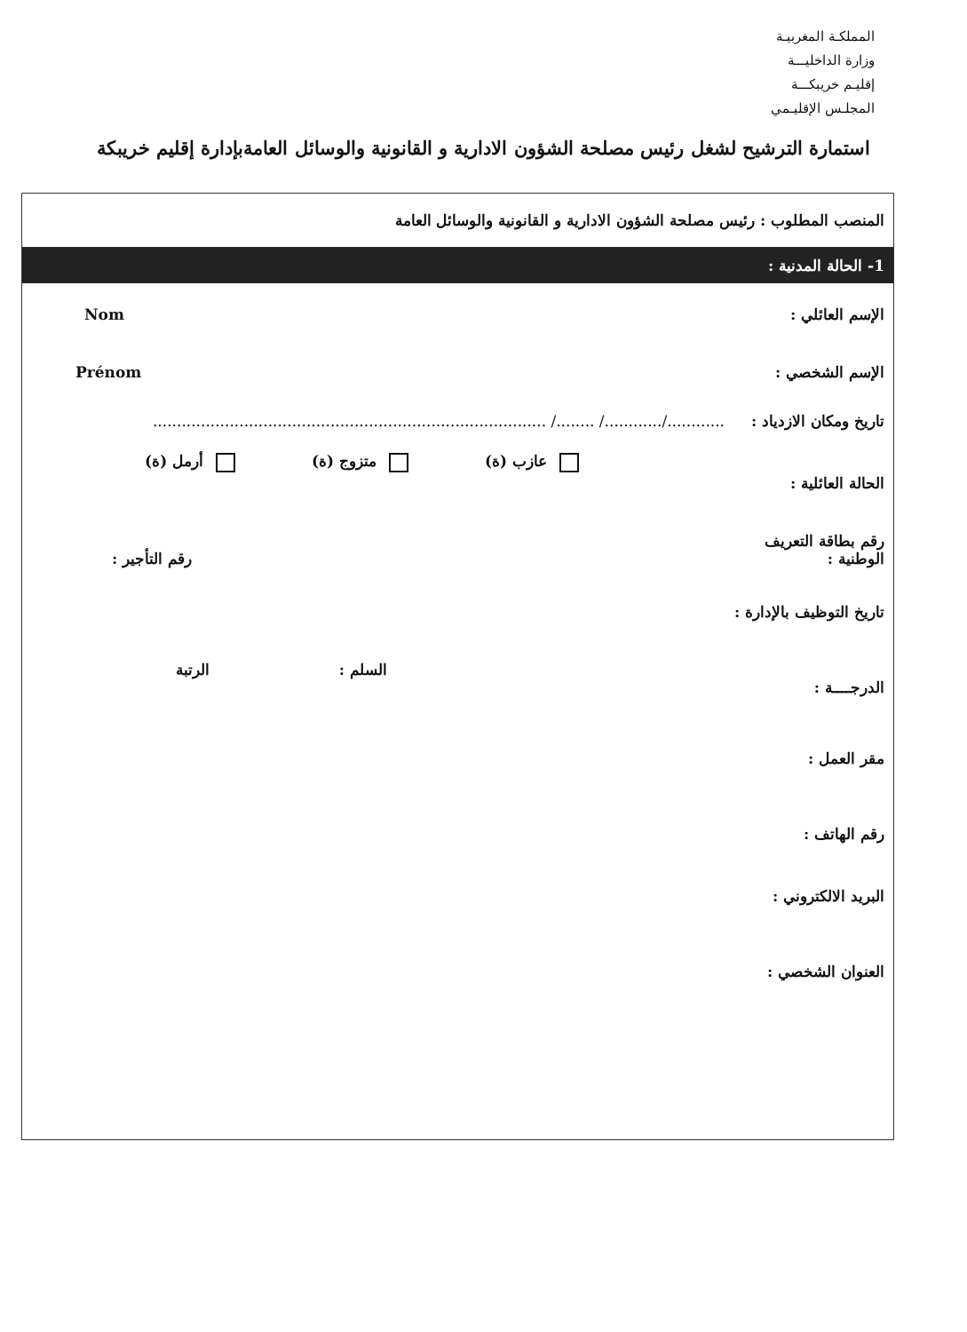المملكـة المغربيـة
وزارة الداخليـــة
إقليـم خريبكـــة
المجلـس الإقليـمي
استمارة الترشيح لشغل رئيس مصلحة الشؤون الادارية و القانونية والوسائل العامةبإدارة إقليم خريبكة
المنصب المطلوب : رئيس مصلحة الشؤون الادارية و القانونية والوسائل العامة
1- الحالة المدنية :
الإسم العائلي : Nom
الإسم الشخصي : Prénom
تاريخ ومكان الازدياد :
............/............/ ......../ ..................................................................................
الحالة العائلية :
عازب (ة) متزوج (ة) أرمل (ة)
رقم بطاقة التعريف
الوطنية :
رقم التأجير :
تاريخ التوظيف بالإدارة :
الدرجــــة :
السلم : الرتبة
مقر العمل :
رقم الهاتف :
البريد الالكتروني :
العنوان الشخصي :